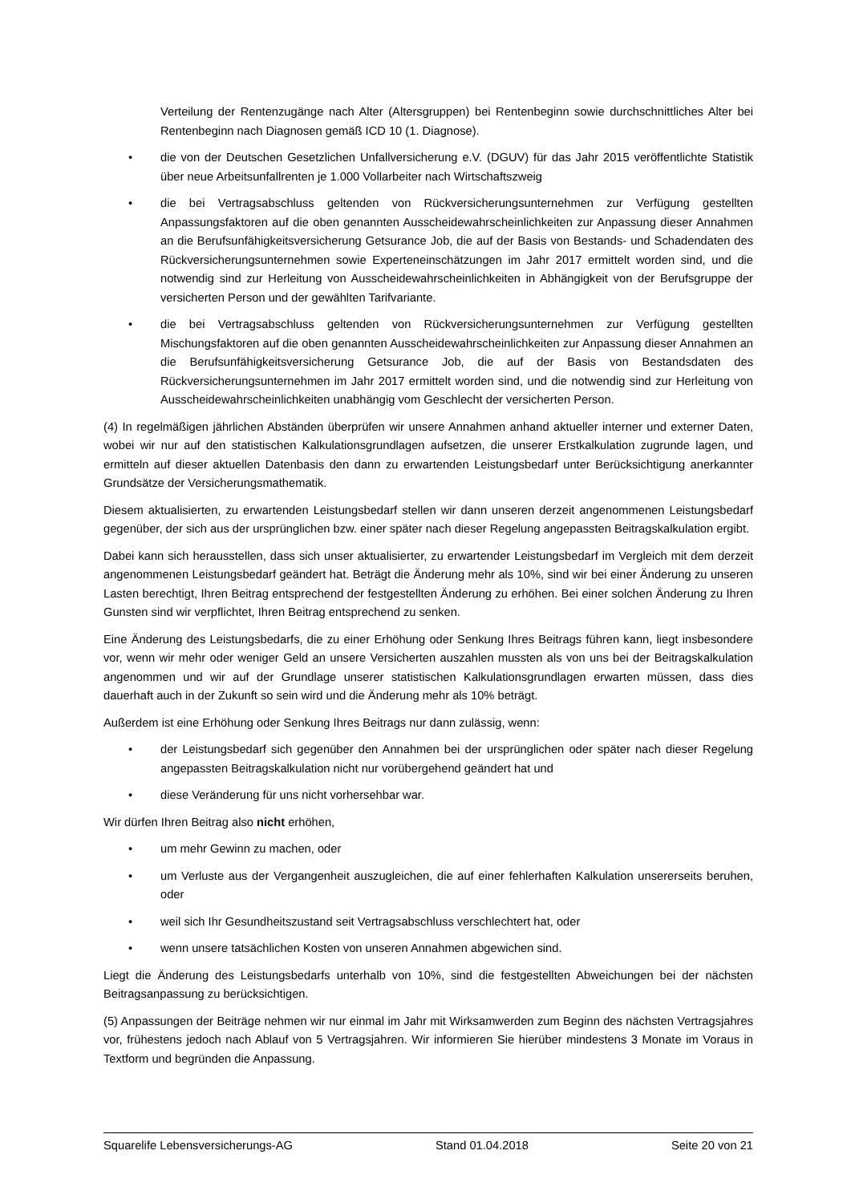Verteilung der Rentenzugänge nach Alter (Altersgruppen) bei Rentenbeginn sowie durchschnittliches Alter bei Rentenbeginn nach Diagnosen gemäß ICD 10 (1. Diagnose).
• die von der Deutschen Gesetzlichen Unfallversicherung e.V. (DGUV) für das Jahr 2015 veröffentlichte Statistik über neue Arbeitsunfallrenten je 1.000 Vollarbeiter nach Wirtschaftszweig
• die bei Vertragsabschluss geltenden von Rückversicherungsunternehmen zur Verfügung gestellten Anpassungsfaktoren auf die oben genannten Ausscheidewahrscheinlichkeiten zur Anpassung dieser Annahmen an die Berufsunfähigkeitsversicherung Getsurance Job, die auf der Basis von Bestands- und Schadendaten des Rückversicherungsunternehmen sowie Experteneinschätzungen im Jahr 2017 ermittelt worden sind, und die notwendig sind zur Herleitung von Ausscheidewahrscheinlichkeiten in Abhängigkeit von der Berufsgruppe der versicherten Person und der gewählten Tarifvariante.
• die bei Vertragsabschluss geltenden von Rückversicherungsunternehmen zur Verfügung gestellten Mischungsfaktoren auf die oben genannten Ausscheidewahrscheinlichkeiten zur Anpassung dieser Annahmen an die Berufsunfähigkeitsversicherung Getsurance Job, die auf der Basis von Bestandsdaten des Rückversicherungsunternehmen im Jahr 2017 ermittelt worden sind, und die notwendig sind zur Herleitung von Ausscheidewahrscheinlichkeiten unabhängig vom Geschlecht der versicherten Person.
(4) In regelmäßigen jährlichen Abständen überprüfen wir unsere Annahmen anhand aktueller interner und externer Daten, wobei wir nur auf den statistischen Kalkulationsgrundlagen aufsetzen, die unserer Erstkalkulation zugrunde lagen, und ermitteln auf dieser aktuellen Datenbasis den dann zu erwartenden Leistungsbedarf unter Berücksichtigung anerkannter Grundsätze der Versicherungsmathematik.
Diesem aktualisierten, zu erwartenden Leistungsbedarf stellen wir dann unseren derzeit angenommenen Leistungsbedarf gegenüber, der sich aus der ursprünglichen bzw. einer später nach dieser Regelung angepassten Beitragskalkulation ergibt.
Dabei kann sich herausstellen, dass sich unser aktualisierter, zu erwartender Leistungsbedarf im Vergleich mit dem derzeit angenommenen Leistungsbedarf geändert hat. Beträgt die Änderung mehr als 10%, sind wir bei einer Änderung zu unseren Lasten berechtigt, Ihren Beitrag entsprechend der festgestellten Änderung zu erhöhen. Bei einer solchen Änderung zu Ihren Gunsten sind wir verpflichtet, Ihren Beitrag entsprechend zu senken.
Eine Änderung des Leistungsbedarfs, die zu einer Erhöhung oder Senkung Ihres Beitrags führen kann, liegt insbesondere vor, wenn wir mehr oder weniger Geld an unsere Versicherten auszahlen mussten als von uns bei der Beitragskalkulation angenommen und wir auf der Grundlage unserer statistischen Kalkulationsgrundlagen erwarten müssen, dass dies dauerhaft auch in der Zukunft so sein wird und die Änderung mehr als 10% beträgt.
Außerdem ist eine Erhöhung oder Senkung Ihres Beitrags nur dann zulässig, wenn:
• der Leistungsbedarf sich gegenüber den Annahmen bei der ursprünglichen oder später nach dieser Regelung angepassten Beitragskalkulation nicht nur vorübergehend geändert hat und
• diese Veränderung für uns nicht vorhersehbar war.
Wir dürfen Ihren Beitrag also nicht erhöhen,
• um mehr Gewinn zu machen, oder
• um Verluste aus der Vergangenheit auszugleichen, die auf einer fehlerhaften Kalkulation unsererseits beruhen, oder
• weil sich Ihr Gesundheitszustand seit Vertragsabschluss verschlechtert hat, oder
• wenn unsere tatsächlichen Kosten von unseren Annahmen abgewichen sind.
Liegt die Änderung des Leistungsbedarfs unterhalb von 10%, sind die festgestellten Abweichungen bei der nächsten Beitragsanpassung zu berücksichtigen.
(5) Anpassungen der Beiträge nehmen wir nur einmal im Jahr mit Wirksamwerden zum Beginn des nächsten Vertragsjahres vor, frühestens jedoch nach Ablauf von 5 Vertragsjahren. Wir informieren Sie hierüber mindestens 3 Monate im Voraus in Textform und begründen die Anpassung.
Squarelife Lebensversicherungs-AG Stand 01.04.2018 Seite 20 von 21